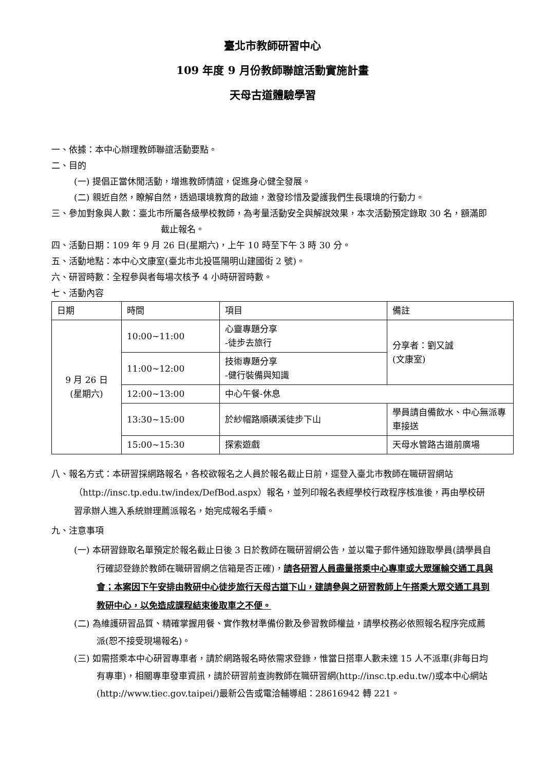臺北市教師研習中心
109 年度 9 月份教師聯誼活動實施計畫
天母古道體驗學習
一、依據：本中心辦理教師聯誼活動要點。
二、目的
(一) 提倡正當休閒活動，增進教師情誼，促進身心健全發展。
(二) 親近自然，瞭解自然，透過環境教育的啟迪，激發珍惜及愛護我們生長環境的行動力。
三、參加對象與人數：臺北市所屬各級學校教師，為考量活動安全與解說效果，本次活動預定錄取 30 名，額滿即截止報名。
四、活動日期：109 年 9 月 26 日(星期六)，上午 10 時至下午 3 時 30 分。
五、活動地點：本中心文康室(臺北市北投區陽明山建國街 2 號)。
六、研習時數：全程參與者每場次核予 4 小時研習時數。
七、活動內容
| 日期 | 時間 | 項目 | 備註 |
| --- | --- | --- | --- |
| 9 月 26 日 (星期六) | 10:00~11:00 | 心靈專題分享 -徒步去旅行 | 分享者：劉又誠 (文康室) |
| | 11:00~12:00 | 技術專題分享 -健行裝備與知識 | |
| | 12:00~13:00 | 中心午餐-休息 | |
| | 13:30~15:00 | 於紗帽路順磺溪徒步下山 | 學員請自備飲水、中心無派專車接送 |
| | 15:00~15:30 | 探索遊戲 | 天母水管路古道前廣場 |
八、報名方式：本研習採網路報名，各校欲報名之人員於報名截止日前，逕登入臺北市教師在職研習網站（http://insc.tp.edu.tw/index/DefBod.aspx）報名，並列印報名表經學校行政程序核准後，再由學校研習承辦人進入系統辦理薦派報名，始完成報名手續。
九、注意事項
(一) 本研習錄取名單預定於報名截止日後 3 日於教師在職研習網公告，並以電子郵件通知錄取學員(請學員自行確認登錄於教師在職研習網之信箱是否正確)，請各研習人員盡量搭乘中心專車或大眾運輸交通工具與會；本案因下午安排由教研中心徒步旅行天母古道下山，建請參與之研習教師上午搭乘大眾交通工具到教研中心，以免造成課程結束後取車之不便。
(二) 為維護研習品質、精確掌握用餐、實作教材準備份數及參習教師權益，請學校務必依照報名程序完成薦派(恕不接受現場報名)。
(三) 如需搭乘本中心研習專車者，請於網路報名時依需求登錄，惟當日搭車人數未達 15 人不派車(非每日均有專車)，相關專車發車資訊，請於研習前查詢教師在職研習網(http://insc.tp.edu.tw/)或本中心網站(http://www.tiec.gov.taipei/)最新公告或電洽輔導組：28616942 轉 221。